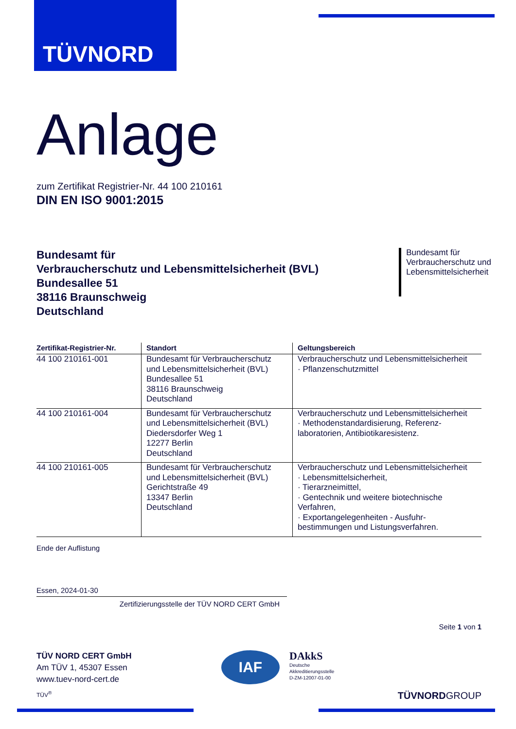TÜVNORD
Anlage
zum Zertifikat Registrier-Nr. 44 100 210161
DIN EN ISO 9001:2015
Bundesamt für
Verbraucherschutz und Lebensmittelsicherheit (BVL)
Bundesallee 51
38116 Braunschweig
Deutschland
Bundesamt für
Verbraucherschutz und
Lebensmittelsicherheit
| Zertifikat-Registrier-Nr. | Standort | Geltungsbereich |
| --- | --- | --- |
| 44 100 210161-001 | Bundesamt für Verbraucherschutz und Lebensmittelsicherheit (BVL) Bundesallee 51 38116 Braunschweig Deutschland | Verbraucherschutz und Lebensmittelsicherheit · Pflanzenschutzmittel |
| 44 100 210161-004 | Bundesamt für Verbraucherschutz und Lebensmittelsicherheit (BVL) Diedersdorfer Weg 1 12277 Berlin Deutschland | Verbraucherschutz und Lebensmittelsicherheit · Methodenstandardisierung, Referenz-laboratorien, Antibiotikaresistenz. |
| 44 100 210161-005 | Bundesamt für Verbraucherschutz und Lebensmittelsicherheit (BVL) Gerichtstraße 49 13347 Berlin Deutschland | Verbraucherschutz und Lebensmittelsicherheit · Lebensmittelsicherheit, · Tierarzneimittel, · Gentechnik und weitere biotechnische Verfahren, · Exportangelegenheiten - Ausfuhr-bestimmungen und Listungsverfahren. |
Ende der Auflistung
Essen, 2024-01-30
Zertifizierungsstelle der TÜV NORD CERT GmbH
Seite 1 von 1
TÜV NORD CERT GmbH
Am TÜV 1, 45307 Essen
www.tuev-nord-cert.de
IAF
DAkkS
Deutsche
Akkreditierungsstelle
D-ZM-12007-01-00
TÜV<sup>®</sup> TÜVNORDGROUP